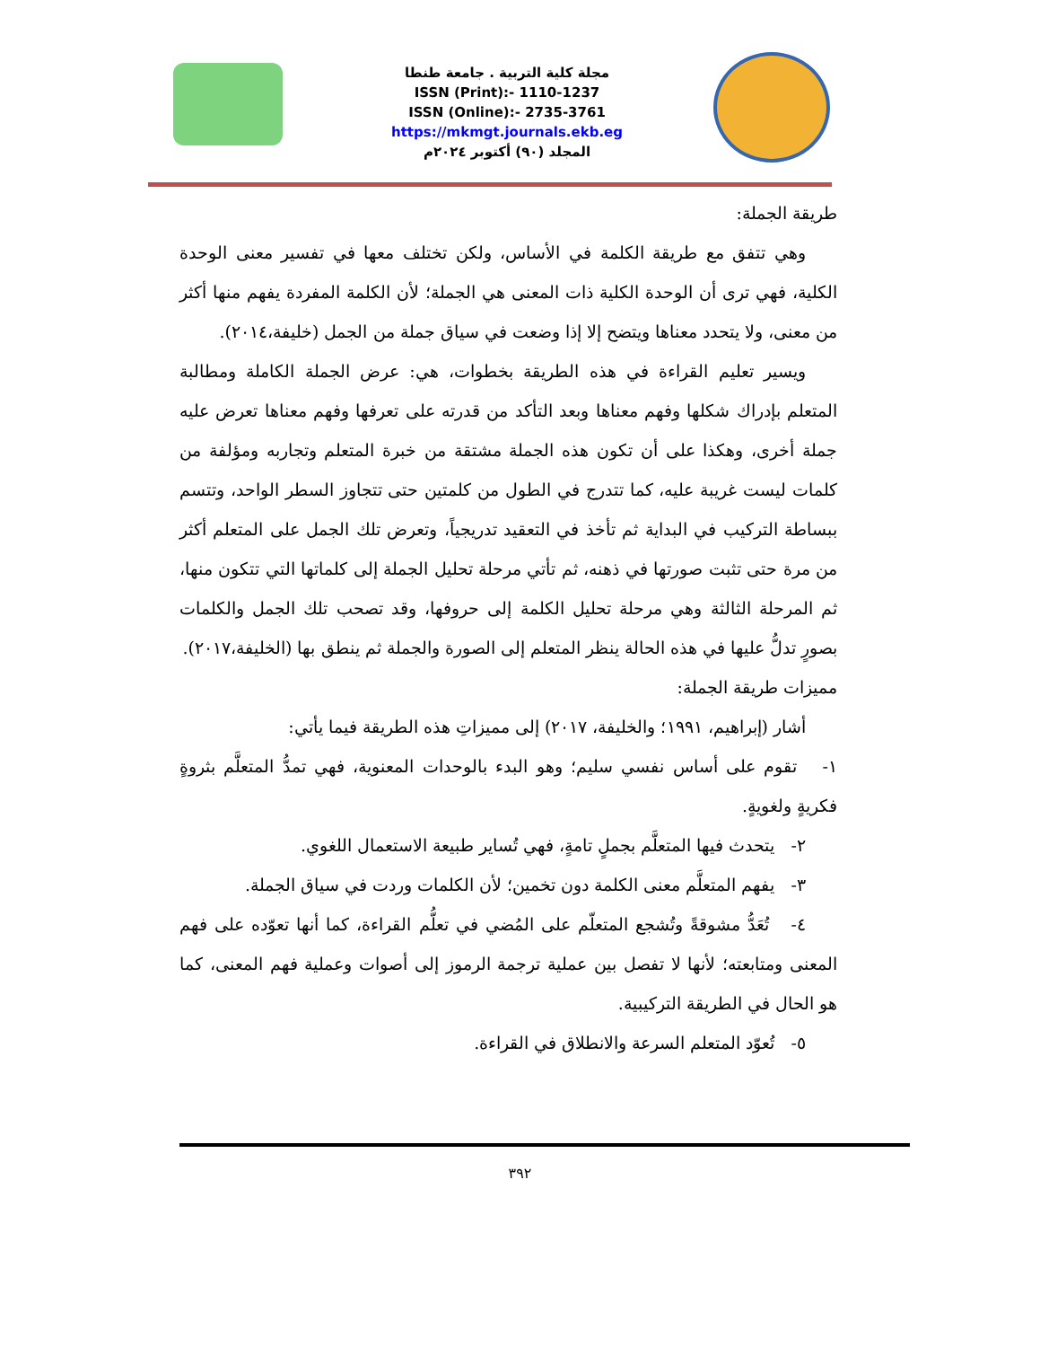مجلة كلية التربية . جامعة طنطا
ISSN (Print):- 1110-1237
ISSN (Online):- 2735-3761
https://mkmgt.journals.ekb.eg
المجلد (٩٠) أكتوبر ٢٠٢٤م
طريقة الجملة:
وهي تتفق مع طريقة الكلمة في الأساس، ولكن تختلف معها في تفسير معنى الوحدة الكلية، فهي ترى أن الوحدة الكلية ذات المعنى هي الجملة؛ لأن الكلمة المفردة يفهم منها أكثر من معنى، ولا يتحدد معناها ويتضح إلا إذا وضعت في سياق جملة من الجمل (خليفة،٢٠١٤).
ويسير تعليم القراءة في هذه الطريقة بخطوات، هي: عرض الجملة الكاملة ومطالبة المتعلم بإدراك شكلها وفهم معناها وبعد التأكد من قدرته على تعرفها وفهم معناها تعرض عليه جملة أخرى، وهكذا على أن تكون هذه الجملة مشتقة من خبرة المتعلم وتجاربه ومؤلفة من كلمات ليست غريبة عليه، كما تتدرج في الطول من كلمتين حتى تتجاوز السطر الواحد، وتتسم ببساطة التركيب في البداية ثم تأخذ في التعقيد تدريجياً، وتعرض تلك الجمل على المتعلم أكثر من مرة حتى تثبت صورتها في ذهنه، ثم تأتي مرحلة تحليل الجملة إلى كلماتها التي تتكون منها، ثم المرحلة الثالثة وهي مرحلة تحليل الكلمة إلى حروفها، وقد تصحب تلك الجمل والكلمات بصورٍ تدلُّ عليها في هذه الحالة ينظر المتعلم إلى الصورة والجملة ثم ينطق بها (الخليفة،٢٠١٧).
مميزات طريقة الجملة:
أشار (إبراهيم، ١٩٩١؛ والخليفة، ٢٠١٧) إلى مميزاتِ هذه الطريقة فيما يأتي:
١- تقوم على أساس نفسي سليم؛ وهو البدء بالوحدات المعنوية، فهي تمدُّ المتعلَّم بثروةٍ فكريةٍ ولغويةٍ.
٢- يتحدث فيها المتعلَّم بجملٍ تامةٍ، فهي تُساير طبيعة الاستعمال اللغوي.
٣- يفهم المتعلَّم معنى الكلمة دون تخمين؛ لأن الكلمات وردت في سياق الجملة.
٤- تُعَدُّ مشوقةً وتُشجع المتعلّم على المُضي في تعلُّم القراءة، كما أنها تعوّده على فهم المعنى ومتابعته؛ لأنها لا تفصل بين عملية ترجمة الرموز إلى أصوات وعملية فهم المعنى، كما هو الحال في الطريقة التركيبية.
٥- تُعوّد المتعلم السرعة والانطلاق في القراءة.
٣٩٢